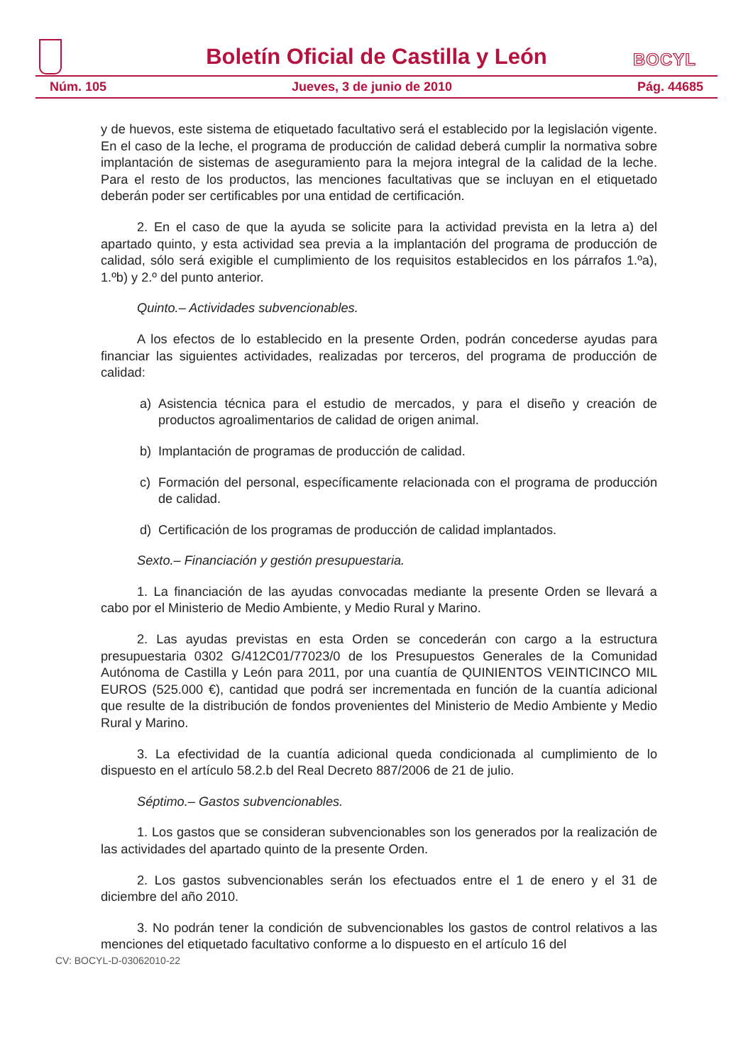BOCYL
Boletín Oficial de Castilla y León
Núm. 105 Jueves, 3 de junio de 2010 Pág. 44685
y de huevos, este sistema de etiquetado facultativo será el establecido por la legislación vigente. En el caso de la leche, el programa de producción de calidad deberá cumplir la normativa sobre implantación de sistemas de aseguramiento para la mejora integral de la calidad de la leche. Para el resto de los productos, las menciones facultativas que se incluyan en el etiquetado deberán poder ser certificables por una entidad de certificación.
2. En el caso de que la ayuda se solicite para la actividad prevista en la letra a) del apartado quinto, y esta actividad sea previa a la implantación del programa de producción de calidad, sólo será exigible el cumplimiento de los requisitos establecidos en los párrafos 1.ºa), 1.ºb) y 2.º del punto anterior.
Quinto.– Actividades subvencionables.
A los efectos de lo establecido en la presente Orden, podrán concederse ayudas para financiar las siguientes actividades, realizadas por terceros, del programa de producción de calidad:
a) Asistencia técnica para el estudio de mercados, y para el diseño y creación de productos agroalimentarios de calidad de origen animal.
b) Implantación de programas de producción de calidad.
c) Formación del personal, específicamente relacionada con el programa de producción de calidad.
d) Certificación de los programas de producción de calidad implantados.
Sexto.– Financiación y gestión presupuestaria.
1. La financiación de las ayudas convocadas mediante la presente Orden se llevará a cabo por el Ministerio de Medio Ambiente, y Medio Rural y Marino.
2. Las ayudas previstas en esta Orden se concederán con cargo a la estructura presupuestaria 0302 G/412C01/77023/0 de los Presupuestos Generales de la Comunidad Autónoma de Castilla y León para 2011, por una cuantía de QUINIENTOS VEINTICINCO MIL EUROS (525.000 €), cantidad que podrá ser incrementada en función de la cuantía adicional que resulte de la distribución de fondos provenientes del Ministerio de Medio Ambiente y Medio Rural y Marino.
3. La efectividad de la cuantía adicional queda condicionada al cumplimiento de lo dispuesto en el artículo 58.2.b del Real Decreto 887/2006 de 21 de julio.
Séptimo.– Gastos subvencionables.
1. Los gastos que se consideran subvencionables son los generados por la realización de las actividades del apartado quinto de la presente Orden.
2. Los gastos subvencionables serán los efectuados entre el 1 de enero y el 31 de diciembre del año 2010.
3. No podrán tener la condición de subvencionables los gastos de control relativos a las menciones del etiquetado facultativo conforme a lo dispuesto en el artículo 16 del
CV: BOCYL-D-03062010-22